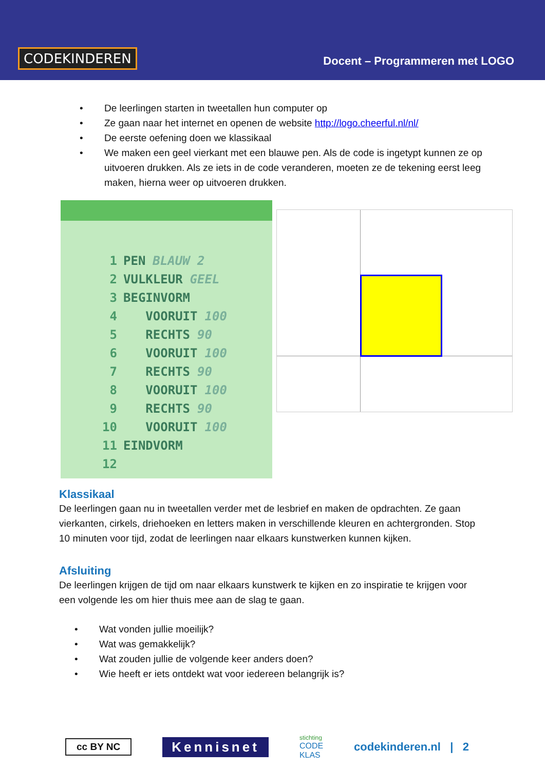CODEKINDEREN
Docent – Programmeren met LOGO
• De leerlingen starten in tweetallen hun computer op
• Ze gaan naar het internet en openen de website http://logo.cheerful.nl/nl/
• De eerste oefening doen we klassikaal
• We maken een geel vierkant met een blauwe pen. Als de code is ingetypt kunnen ze op uitvoeren drukken. Als ze iets in de code veranderen, moeten ze de tekening eerst leeg maken, hierna weer op uitvoeren drukken.
1 PEN BLAUW 2
2 VULKLEUR GEEL
3 BEGINVORM
4 VOORUIT 100
5 RECHTS 90
6 VOORUIT 100
7 RECHTS 90
8 VOORUIT 100
9 RECHTS 90
10 VOORUIT 100
11 EINDVORM
12
Klassikaal
De leerlingen gaan nu in tweetallen verder met de lesbrief en maken de opdrachten. Ze gaan vierkanten, cirkels, driehoeken en letters maken in verschillende kleuren en achtergronden. Stop 10 minuten voor tijd, zodat de leerlingen naar elkaars kunstwerken kunnen kijken.
Afsluiting
De leerlingen krijgen de tijd om naar elkaars kunstwerk te kijken en zo inspiratie te krijgen voor een volgende les om hier thuis mee aan de slag te gaan.
• Wat vonden jullie moeilijk?
• Wat was gemakkelijk?
• Wat zouden jullie de volgende keer anders doen?
• Wie heeft er iets ontdekt wat voor iedereen belangrijk is?
cc BY NC
Kennisnet
stichting
CODE
KLAS
codekinderen.nl | 2